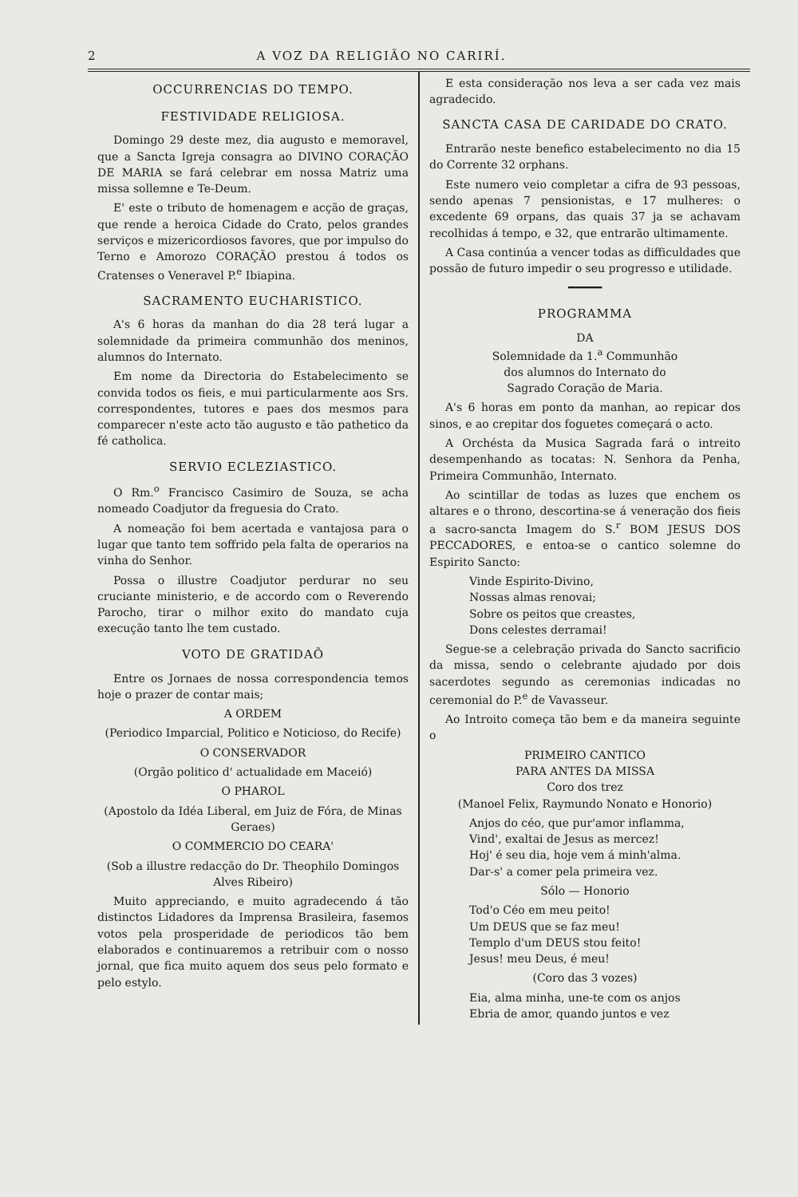2 A VOZ DA RELIGIÃO NO CARIRÍ.
OCCURRENCIAS DO TEMPO.
FESTIVIDADE RELIGIOSA.
Domingo 29 deste mez, dia augusto e memoravel, que a Sancta Igreja consagra ao DIVINO CORAÇÃO DE MARIA se fará celebrar em nossa Matriz uma missa sollemne e Te-Deum.
E' este o tributo de homenagem e acção de graças, que rende a heroica Cidade do Crato, pelos grandes serviços e mizericordiosos favores, que por impulso do Terno e Amorozo CORAÇÃO prestou á todos os Cratenses o Veneravel P.<sup>e</sup> Ibiapina.
SACRAMENTO EUCHARISTICO.
A's 6 horas da manhan do dia 28 terá lugar a solemnidade da primeira communhão dos meninos, alumnos do Internato.
Em nome da Directoria do Estabelecimento se convida todos os fieis, e mui particularmente aos Srs. correspondentes, tutores e paes dos mesmos para comparecer n'este acto tão augusto e tão pathetico da fé catholica.
SERVIO ECLEZIASTICO.
O Rm.<sup>o</sup> Francisco Casimiro de Souza, se acha nomeado Coadjutor da freguesia do Crato.
A nomeação foi bem acertada e vantajosa para o lugar que tanto tem soffrido pela falta de operarios na vinha do Senhor.
Possa o illustre Coadjutor perdurar no seu cruciante ministerio, e de accordo com o Reverendo Parocho, tirar o milhor exito do mandato cuja execução tanto lhe tem custado.
VOTO DE GRATIDAÕ
Entre os Jornaes de nossa correspondencia temos hoje o prazer de contar mais;
A ORDEM
(Periodico Imparcial, Politico e Noticioso, do Recife)
O CONSERVADOR
(Orgão politico d' actualidade em Maceió)
O PHAROL
(Apostolo da Idéa Liberal, em Juiz de Fóra, de Minas Geraes)
O COMMERCIO DO CEARA'
(Sob a illustre redacção do Dr. Theophilo Domingos Alves Ribeiro)
Muito appreciando, e muito agradecendo á tão distinctos Lidadores da Imprensa Brasileira, fasemos votos pela prosperidade de periodicos tão bem elaborados e continuaremos a retribuir com o nosso jornal, que fica muito aquem dos seus pelo formato e pelo estylo.
E esta consideração nos leva a ser cada vez mais agradecido.
SANCTA CASA DE CARIDADE DO CRATO.
Entrarão neste benefico estabelecimento no dia 15 do Corrente 32 orphans.
Este numero veio completar a cifra de 93 pessoas, sendo apenas 7 pensionistas, e 17 mulheres: o excedente 69 orpans, das quais 37 ja se achavam recolhidas á tempo, e 32, que entrarão ultimamente.
A Casa continúa a vencer todas as difficuldades que possão de futuro impedir o seu progresso e utilidade.
━━━━━
PROGRAMMA
DA
Solemnidade da 1.<sup>a</sup> Communhão
dos alumnos do Internato do
Sagrado Coração de Maria.
A's 6 horas em ponto da manhan, ao repicar dos sinos, e ao crepitar dos foguetes começará o acto.
A Orchésta da Musica Sagrada fará o intreito desempenhando as tocatas: N. Senhora da Penha, Primeira Communhão, Internato.
Ao scintillar de todas as luzes que enchem os altares e o throno, descortina-se á veneração dos fieis a sacro-sancta Imagem do S.<sup>r</sup> BOM JESUS DOS PECCADORES, e entoa-se o cantico solemne do Espirito Sancto:
Vinde Espirito-Divino,
Nossas almas renovai;
Sobre os peitos que creastes,
Dons celestes derramai!
Segue-se a celebração privada do Sancto sacrificio da missa, sendo o celebrante ajudado por dois sacerdotes segundo as ceremonias indicadas no ceremonial do P.<sup>e</sup> de Vavasseur.
Ao Introito começa tão bem e da maneira seguinte o
PRIMEIRO CANTICO
PARA ANTES DA MISSA
Coro dos trez
(Manoel Felix, Raymundo Nonato e Honorio)
Anjos do céo, que pur'amor inflamma,
Vind', exaltai de Jesus as mercez!
Hoj' é seu dia, hoje vem á minh'alma.
Dar-s' a comer pela primeira vez.
Sólo — Honorio
Tod'o Céo em meu peito!
Um DEUS que se faz meu!
Templo d'um DEUS stou feito!
Jesus! meu Deus, é meu!
(Coro das 3 vozes)
Eia, alma minha, une-te com os anjos
Ebria de amor, quando juntos e vez